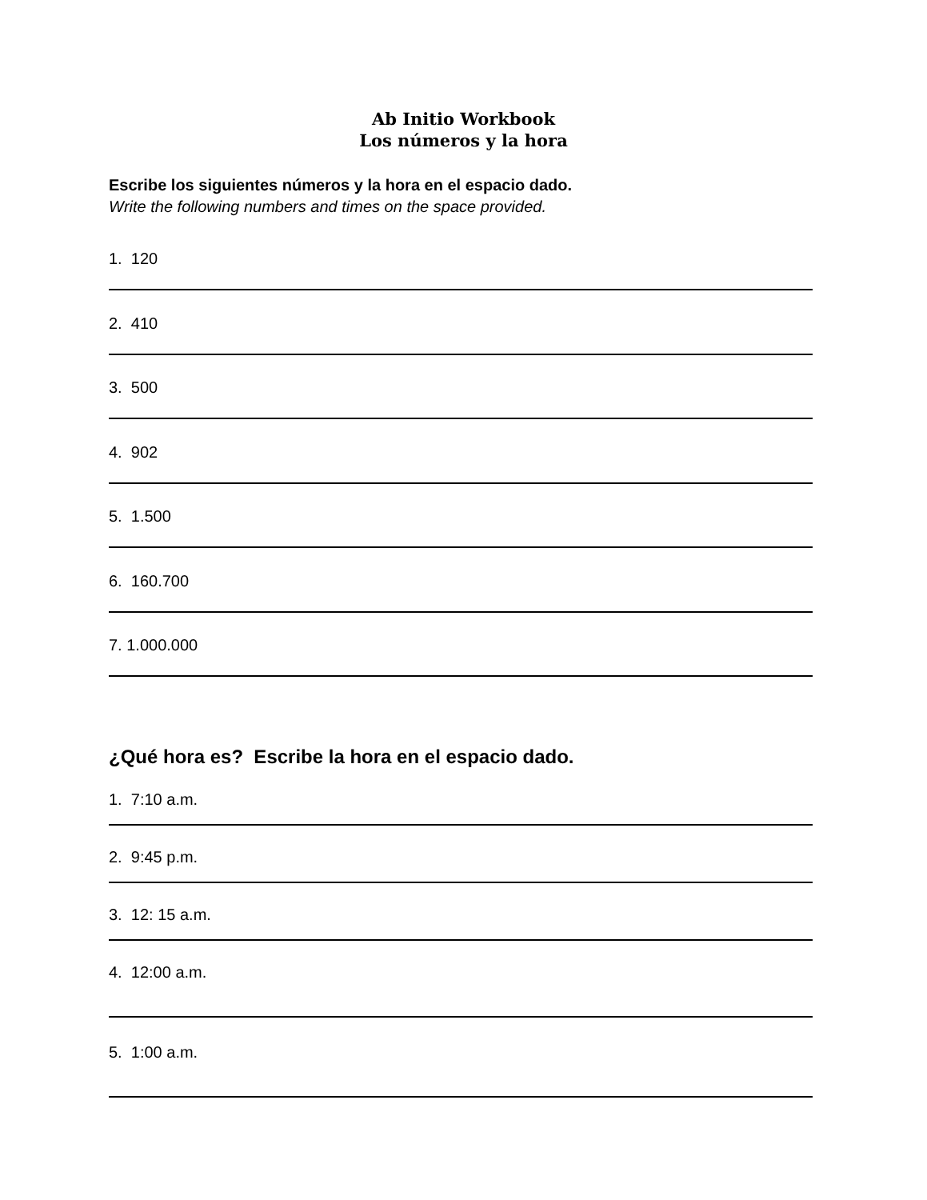Ab Initio Workbook
Los números y la hora
Escribe los siguientes números y la hora en el espacio dado.
Write the following numbers and times on the space provided.
1. 120
2. 410
3. 500
4. 902
5. 1.500
6. 160.700
7. 1.000.000
¿Qué hora es? Escribe la hora en el espacio dado.
1. 7:10 a.m.
2. 9:45 p.m.
3. 12: 15 a.m.
4. 12:00 a.m.
5. 1:00 a.m.